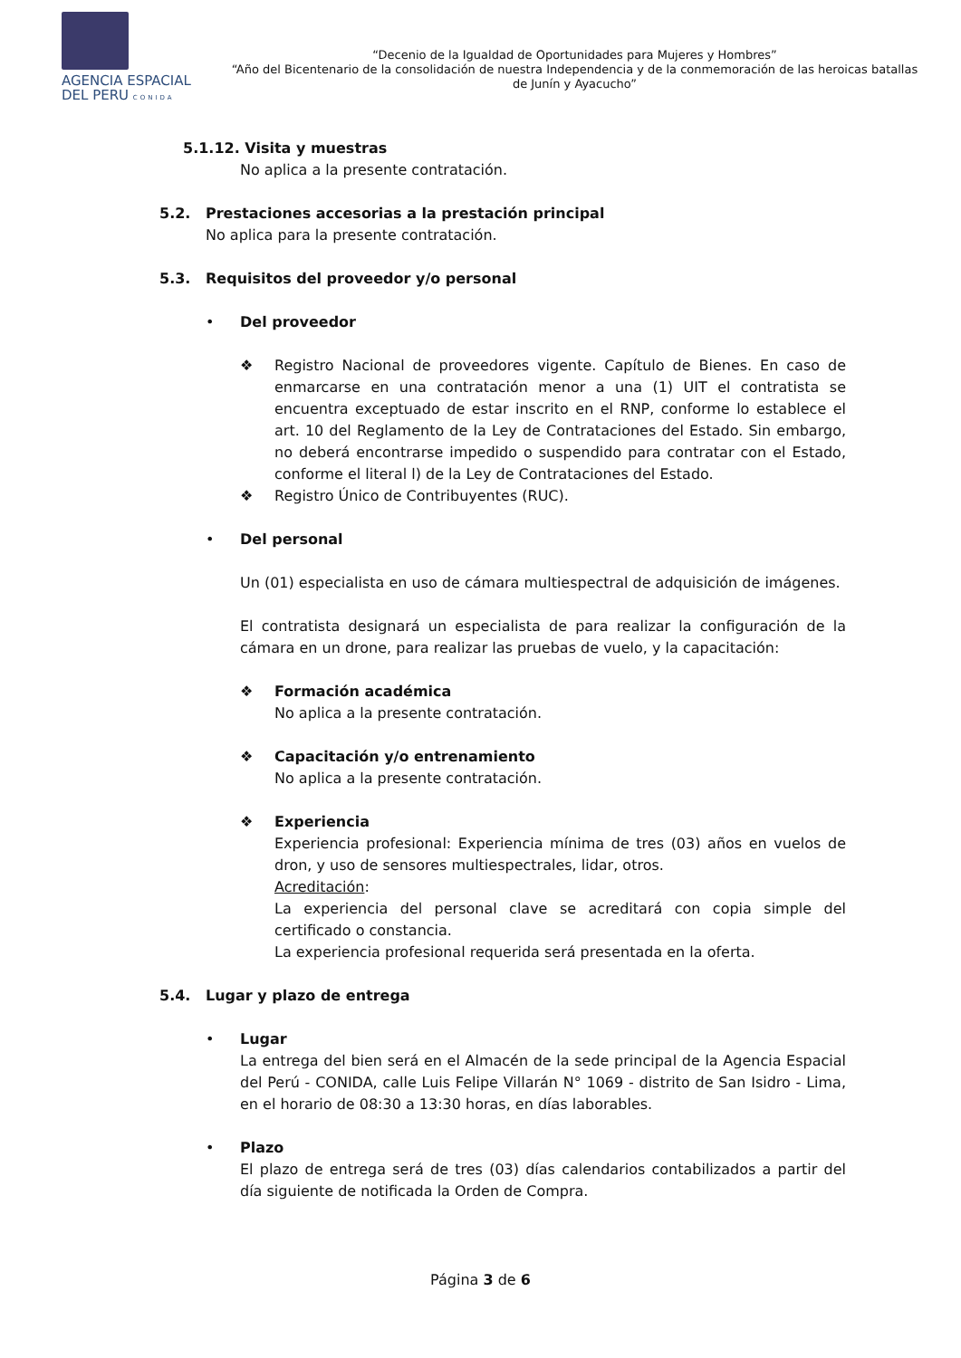AGENCIA ESPACIAL
DEL PERU CONIDA
“Decenio de la Igualdad de Oportunidades para Mujeres y Hombres”
“Año del Bicentenario de la consolidación de nuestra Independencia y de la conmemoración de las heroicas batallas de Junín y Ayacucho”
5.1.12. Visita y muestras
No aplica a la presente contratación.
5.2. Prestaciones accesorias a la prestación principal
No aplica para la presente contratación.
5.3. Requisitos del proveedor y/o personal
• Del proveedor
❖ Registro Nacional de proveedores vigente. Capítulo de Bienes. En caso de enmarcarse en una contratación menor a una (1) UIT el contratista se encuentra exceptuado de estar inscrito en el RNP, conforme lo establece el art. 10 del Reglamento de la Ley de Contrataciones del Estado. Sin embargo, no deberá encontrarse impedido o suspendido para contratar con el Estado, conforme el literal l) de la Ley de Contrataciones del Estado.
❖ Registro Único de Contribuyentes (RUC).
• Del personal
Un (01) especialista en uso de cámara multiespectral de adquisición de imágenes.
El contratista designará un especialista de para realizar la configuración de la cámara en un drone, para realizar las pruebas de vuelo, y la capacitación:
❖ Formación académica
No aplica a la presente contratación.
❖ Capacitación y/o entrenamiento
No aplica a la presente contratación.
❖ Experiencia
Experiencia profesional: Experiencia mínima de tres (03) años en vuelos de dron, y uso de sensores multiespectrales, lidar, otros.
Acreditación:
La experiencia del personal clave se acreditará con copia simple del certificado o constancia.
La experiencia profesional requerida será presentada en la oferta.
5.4. Lugar y plazo de entrega
• Lugar
La entrega del bien será en el Almacén de la sede principal de la Agencia Espacial del Perú - CONIDA, calle Luis Felipe Villarán N° 1069 - distrito de San Isidro - Lima, en el horario de 08:30 a 13:30 horas, en días laborables.
• Plazo
El plazo de entrega será de tres (03) días calendarios contabilizados a partir del día siguiente de notificada la Orden de Compra.
Página 3 de 6